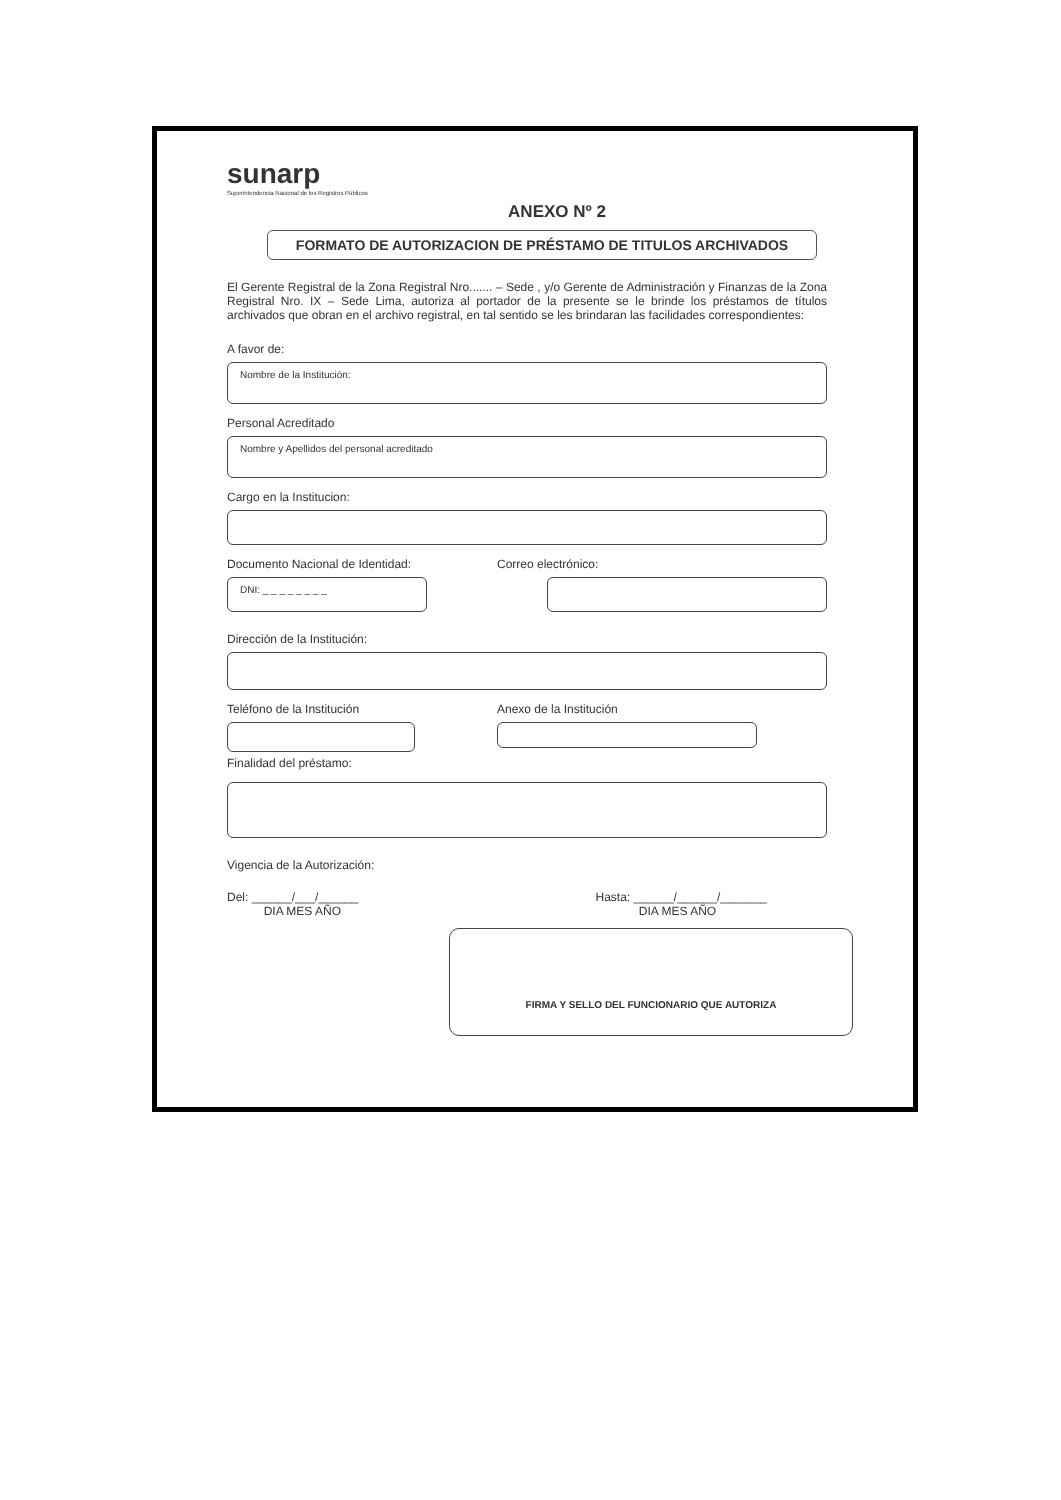sunarp
Superintendencia Nacional de los Registros Públicos
ANEXO Nº 2
FORMATO DE AUTORIZACION DE PRÉSTAMO DE TITULOS ARCHIVADOS
El Gerente Registral de la Zona Registral Nro....... – Sede , y/o Gerente de Administración y Finanzas de la Zona Registral Nro. IX – Sede Lima, autoriza al portador de la presente se le brinde los préstamos de títulos archivados que obran en el archivo registral, en tal sentido se les brindaran las facilidades correspondientes:
A favor de:
Nombre de la Institución:
Personal Acreditado
Nombre y Apellidos del personal acreditado
Cargo en la Institucion:
Documento Nacional de Identidad:
DNI: _ _ _ _ _ _ _ _
Correo electrónico:
Dirección de la Institución:
Teléfono de la Institución Anexo de la Institución
Finalidad del préstamo:
Vigencia de la Autorización:
Del: ______/___/______
DIA MES AÑO
Hasta: ______/______/_______
DIA MES AÑO
FIRMA Y SELLO DEL FUNCIONARIO QUE AUTORIZA